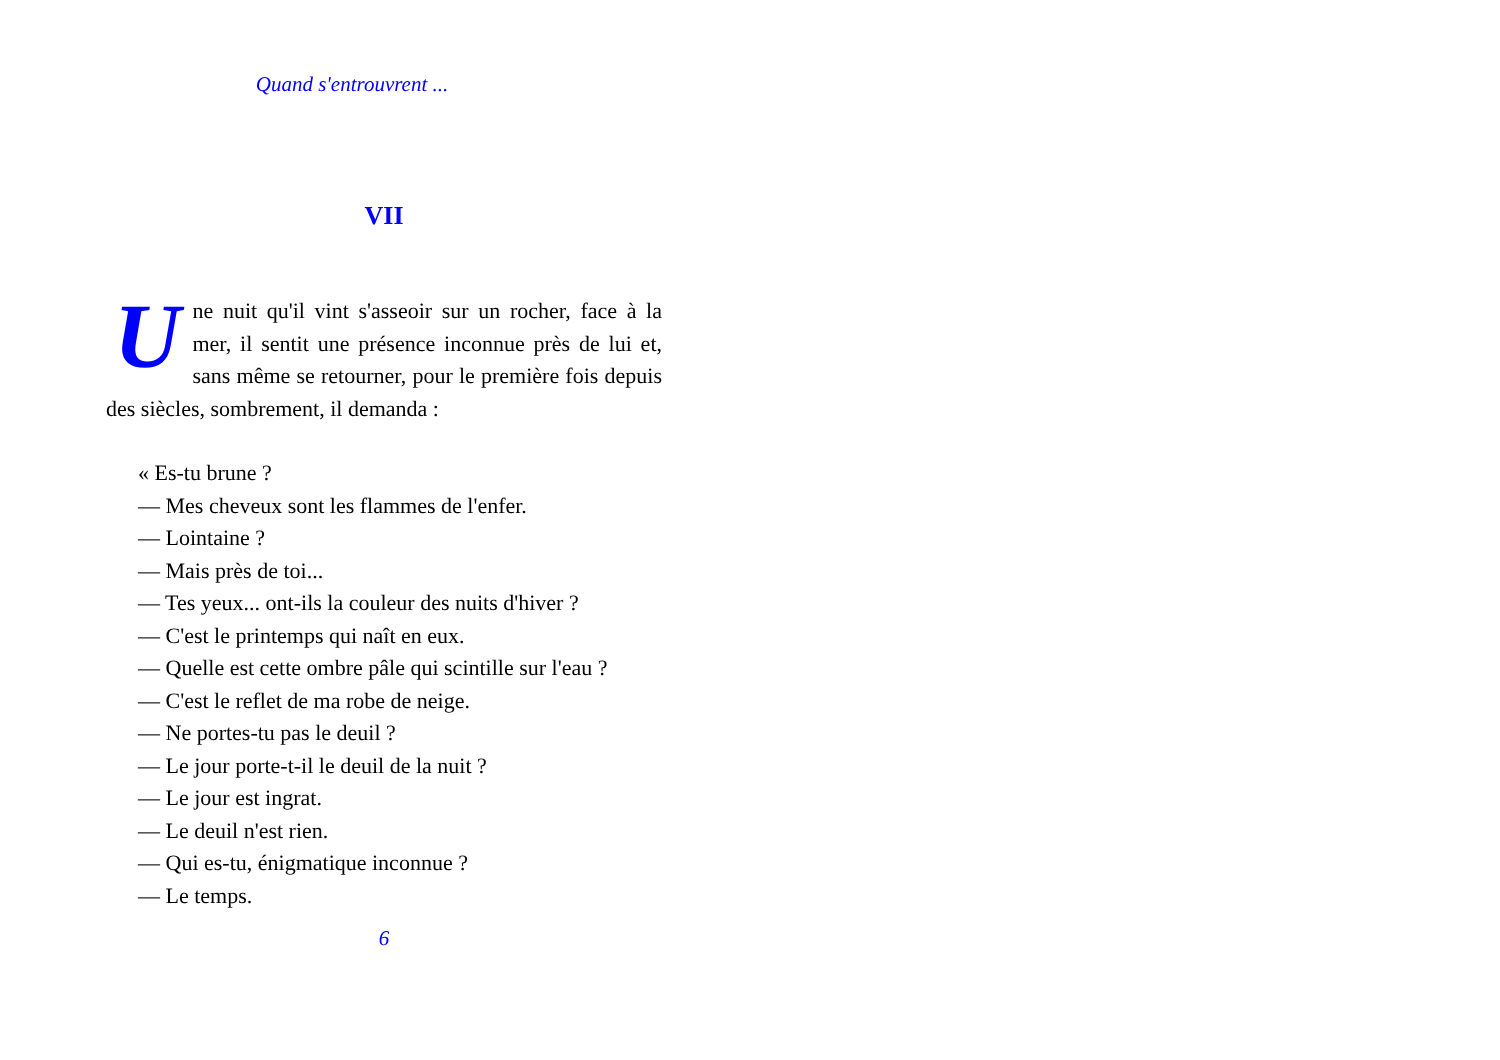Quand s'entrouvrent ...
VII
Une nuit qu'il vint s'asseoir sur un rocher, face à la mer, il sentit une présence inconnue près de lui et, sans même se retourner, pour le première fois depuis des siècles, sombrement, il demanda :
« Es-tu brune ?
— Mes cheveux sont les flammes de l'enfer.
— Lointaine ?
— Mais près de toi...
— Tes yeux... ont-ils la couleur des nuits d'hiver ?
— C'est le printemps qui naît en eux.
— Quelle est cette ombre pâle qui scintille sur l'eau ?
— C'est le reflet de ma robe de neige.
— Ne portes-tu pas le deuil ?
— Le jour porte-t-il le deuil de la nuit ?
— Le jour est ingrat.
— Le deuil n'est rien.
— Qui es-tu, énigmatique inconnue ?
— Le temps.
6